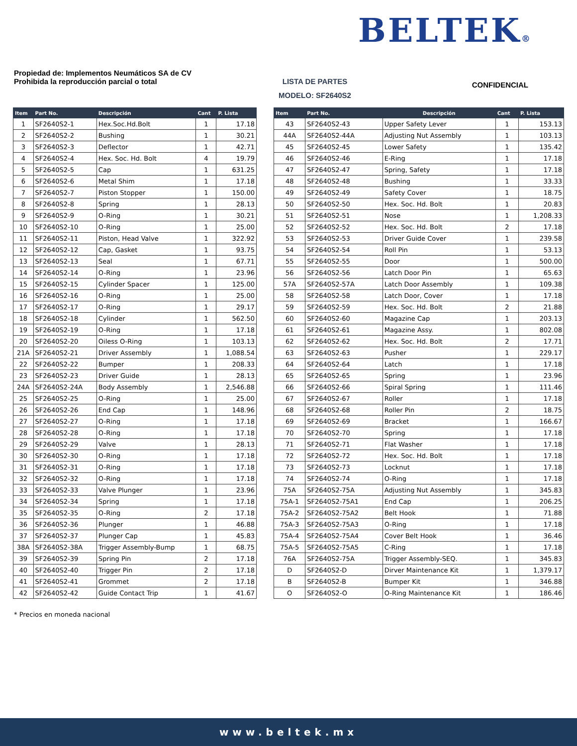BELTEK®
Propiedad de: Implementos Neumáticos SA de CV
Prohibida la reproducción parcial o total
LISTA DE PARTES
MODELO: SF2640S2
CONFIDENCIAL
| Item | Part No. | Descripción | Cant | P. Lista |
| --- | --- | --- | --- | --- |
| 1 | SF2640S2-1 | Hex.Soc.Hd.Bolt | 1 | 17.18 |
| 2 | SF2640S2-2 | Bushing | 1 | 30.21 |
| 3 | SF2640S2-3 | Deflector | 1 | 42.71 |
| 4 | SF2640S2-4 | Hex. Soc. Hd. Bolt | 4 | 19.79 |
| 5 | SF2640S2-5 | Cap | 1 | 631.25 |
| 6 | SF2640S2-6 | Metal Shim | 1 | 17.18 |
| 7 | SF2640S2-7 | Piston Stopper | 1 | 150.00 |
| 8 | SF2640S2-8 | Spring | 1 | 28.13 |
| 9 | SF2640S2-9 | O-Ring | 1 | 30.21 |
| 10 | SF2640S2-10 | O-Ring | 1 | 25.00 |
| 11 | SF2640S2-11 | Piston, Head Valve | 1 | 322.92 |
| 12 | SF2640S2-12 | Cap, Gasket | 1 | 93.75 |
| 13 | SF2640S2-13 | Seal | 1 | 67.71 |
| 14 | SF2640S2-14 | O-Ring | 1 | 23.96 |
| 15 | SF2640S2-15 | Cylinder Spacer | 1 | 125.00 |
| 16 | SF2640S2-16 | O-Ring | 1 | 25.00 |
| 17 | SF2640S2-17 | O-Ring | 1 | 29.17 |
| 18 | SF2640S2-18 | Cylinder | 1 | 562.50 |
| 19 | SF2640S2-19 | O-Ring | 1 | 17.18 |
| 20 | SF2640S2-20 | Oiless O-Ring | 1 | 103.13 |
| 21A | SF2640S2-21 | Driver Assembly | 1 | 1,088.54 |
| 22 | SF2640S2-22 | Bumper | 1 | 208.33 |
| 23 | SF2640S2-23 | Driver Guide | 1 | 28.13 |
| 24A | SF2640S2-24A | Body Assembly | 1 | 2,546.88 |
| 25 | SF2640S2-25 | O-Ring | 1 | 25.00 |
| 26 | SF2640S2-26 | End Cap | 1 | 148.96 |
| 27 | SF2640S2-27 | O-Ring | 1 | 17.18 |
| 28 | SF2640S2-28 | O-Ring | 1 | 17.18 |
| 29 | SF2640S2-29 | Valve | 1 | 28.13 |
| 30 | SF2640S2-30 | O-Ring | 1 | 17.18 |
| 31 | SF2640S2-31 | O-Ring | 1 | 17.18 |
| 32 | SF2640S2-32 | O-Ring | 1 | 17.18 |
| 33 | SF2640S2-33 | Valve Plunger | 1 | 23.96 |
| 34 | SF2640S2-34 | Spring | 1 | 17.18 |
| 35 | SF2640S2-35 | O-Ring | 2 | 17.18 |
| 36 | SF2640S2-36 | Plunger | 1 | 46.88 |
| 37 | SF2640S2-37 | Plunger Cap | 1 | 45.83 |
| 38A | SF2640S2-38A | Trigger Assembly-Bump | 1 | 68.75 |
| 39 | SF2640S2-39 | Spring Pin | 2 | 17.18 |
| 40 | SF2640S2-40 | Trigger Pin | 2 | 17.18 |
| 41 | SF2640S2-41 | Grommet | 2 | 17.18 |
| 42 | SF2640S2-42 | Guide Contact Trip | 1 | 41.67 |
| Item | Part No. | Descripción | Cant | P. Lista |
| --- | --- | --- | --- | --- |
| 43 | SF2640S2-43 | Upper Safety Lever | 1 | 153.13 |
| 44A | SF2640S2-44A | Adjusting Nut Assembly | 1 | 103.13 |
| 45 | SF2640S2-45 | Lower Safety | 1 | 135.42 |
| 46 | SF2640S2-46 | E-Ring | 1 | 17.18 |
| 47 | SF2640S2-47 | Spring, Safety | 1 | 17.18 |
| 48 | SF2640S2-48 | Bushing | 1 | 33.33 |
| 49 | SF2640S2-49 | Safety Cover | 1 | 18.75 |
| 50 | SF2640S2-50 | Hex. Soc. Hd. Bolt | 1 | 20.83 |
| 51 | SF2640S2-51 | Nose | 1 | 1,208.33 |
| 52 | SF2640S2-52 | Hex. Soc. Hd. Bolt | 2 | 17.18 |
| 53 | SF2640S2-53 | Driver Guide Cover | 1 | 239.58 |
| 54 | SF2640S2-54 | Roll Pin | 1 | 53.13 |
| 55 | SF2640S2-55 | Door | 1 | 500.00 |
| 56 | SF2640S2-56 | Latch Door Pin | 1 | 65.63 |
| 57A | SF2640S2-57A | Latch Door Assembly | 1 | 109.38 |
| 58 | SF2640S2-58 | Latch Door, Cover | 1 | 17.18 |
| 59 | SF2640S2-59 | Hex. Soc. Hd. Bolt | 2 | 21.88 |
| 60 | SF2640S2-60 | Magazine Cap | 1 | 203.13 |
| 61 | SF2640S2-61 | Magazine Assy. | 1 | 802.08 |
| 62 | SF2640S2-62 | Hex. Soc. Hd. Bolt | 2 | 17.71 |
| 63 | SF2640S2-63 | Pusher | 1 | 229.17 |
| 64 | SF2640S2-64 | Latch | 1 | 17.18 |
| 65 | SF2640S2-65 | Spring | 1 | 23.96 |
| 66 | SF2640S2-66 | Spiral Spring | 1 | 111.46 |
| 67 | SF2640S2-67 | Roller | 1 | 17.18 |
| 68 | SF2640S2-68 | Roller Pin | 2 | 18.75 |
| 69 | SF2640S2-69 | Bracket | 1 | 166.67 |
| 70 | SF2640S2-70 | Spring | 1 | 17.18 |
| 71 | SF2640S2-71 | Flat Washer | 1 | 17.18 |
| 72 | SF2640S2-72 | Hex. Soc. Hd. Bolt | 1 | 17.18 |
| 73 | SF2640S2-73 | Locknut | 1 | 17.18 |
| 74 | SF2640S2-74 | O-Ring | 1 | 17.18 |
| 75A | SF2640S2-75A | Adjusting Nut Assembly | 1 | 345.83 |
| 75A-1 | SF2640S2-75A1 | End Cap | 1 | 206.25 |
| 75A-2 | SF2640S2-75A2 | Belt Hook | 1 | 71.88 |
| 75A-3 | SF2640S2-75A3 | O-Ring | 1 | 17.18 |
| 75A-4 | SF2640S2-75A4 | Cover Belt Hook | 1 | 36.46 |
| 75A-5 | SF2640S2-75A5 | C-Ring | 1 | 17.18 |
| 76A | SF2640S2-75A | Trigger Assembly-SEQ. | 1 | 345.83 |
| D | SF2640S2-D | Dirver Maintenance Kit | 1 | 1,379.17 |
| B | SF2640S2-B | Bumper Kit | 1 | 346.88 |
| O | SF2640S2-O | O-Ring Maintenance Kit | 1 | 186.46 |
* Precios en moneda nacional
www.beltek.mx